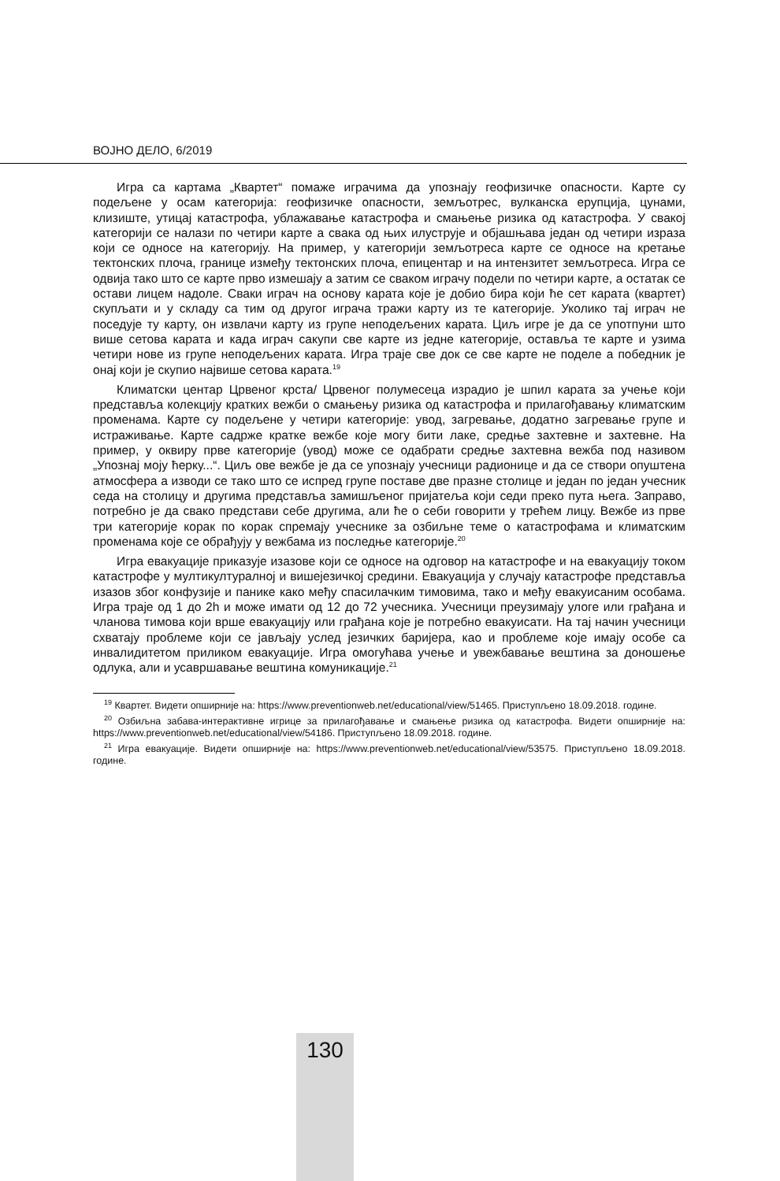ВОЈНО ДЕЛО, 6/2019
Игра са картама „Квартет“ помаже играчима да упознају геофизичке опасности. Карте су подељене у осам категорија: геофизичке опасности, земљотрес, вулканска ерупција, цунами, клизиште, утицај катастрофа, ублажавање катастрофа и смањење ризика од катастрофа. У свакој категорији се налази по четири карте а свака од њих илуструје и објашњава један од четири израза који се односе на категорију. На пример, у категорији земљотреса карте се односе на кретање тектонских плоча, границе између тектонских плоча, епицентар и на интензитет земљотреса. Игра се одвија тако што се карте прво измешају а затим се сваком играчу подели по четири карте, а остатак се остави лицем надоле. Сваки играч на основу карата које је добио бира који ће сет карата (квартет) скупљати и у складу са тим од другог играча тражи карту из те категорије. Уколико тај играч не поседује ту карту, он извлачи карту из групе неподељених карата. Циљ игре је да се употпуни што више сетова карата и када играч сакупи све карте из једне категорије, оставља те карте и узима четири нове из групе неподељених карата. Игра траје све док се све карте не поделе а победник је онај који је скупио највише сетова карата.<sup>19</sup>
Климатски центар Црвеног крста/ Црвеног полумесеца израдио је шпил карата за учење који представља колекцију кратких вежби о смањењу ризика од катастрофа и прилагођавању климатским променама. Карте су подељене у четири категорије: увод, загревање, додатно загревање групе и истраживање. Карте садрже кратке вежбе које могу бити лаке, средње захтевне и захтевне. На пример, у оквиру прве категорије (увод) може се одабрати средње захтевна вежба под називом „Упознај моју ћерку...“. Циљ ове вежбе је да се упознају учесници радионице и да се створи опуштена атмосфера а изводи се тако што се испред групе поставе две празне столице и један по један учесник седа на столицу и другима представља замишљеног пријатеља који седи преко пута њега. Заправо, потребно је да свако представи себе другима, али ће о себи говорити у трећем лицу. Вежбе из прве три категорије корак по корак спремају учеснике за озбиљне теме о катастрофама и климатским променама које се обрађују у вежбама из последње категорије.<sup>20</sup>
Игра евакуације приказује изазове који се односе на одговор на катастрофе и на евакуацију током катастрофе у мултикултуралној и вишејезичкој средини. Евакуација у случају катастрофе представља изазов због конфузије и панике како међу спасилачким тимовима, тако и међу евакуисаним особама. Игра траје од 1 до 2h и може имати од 12 до 72 учесника. Учесници преузимају улоге или грађана и чланова тимова који врше евакуацију или грађана које је потребно евакуисати. На тај начин учесници схватају проблеме који се јављају услед језичких баријера, као и проблеме које имају особе са инвалидитетом приликом евакуације. Игра омогућава учење и увежбавање вештина за доношење одлука, али и усавршавање вештина комуникације.<sup>21</sup>
<sup>19</sup> Квартет. Видети опширније на: https://www.preventionweb.net/educational/view/51465. Приступљено 18.09.2018. године.
<sup>20</sup> Озбиљна забава-интерактивне игрице за прилагођавање и смањење ризика од катастрофа. Видети опширније на: https://www.preventionweb.net/educational/view/54186. Приступљено 18.09.2018. године.
<sup>21</sup> Игра евакуације. Видети опширније на: https://www.preventionweb.net/educational/view/53575. Приступљено 18.09.2018. године.
130